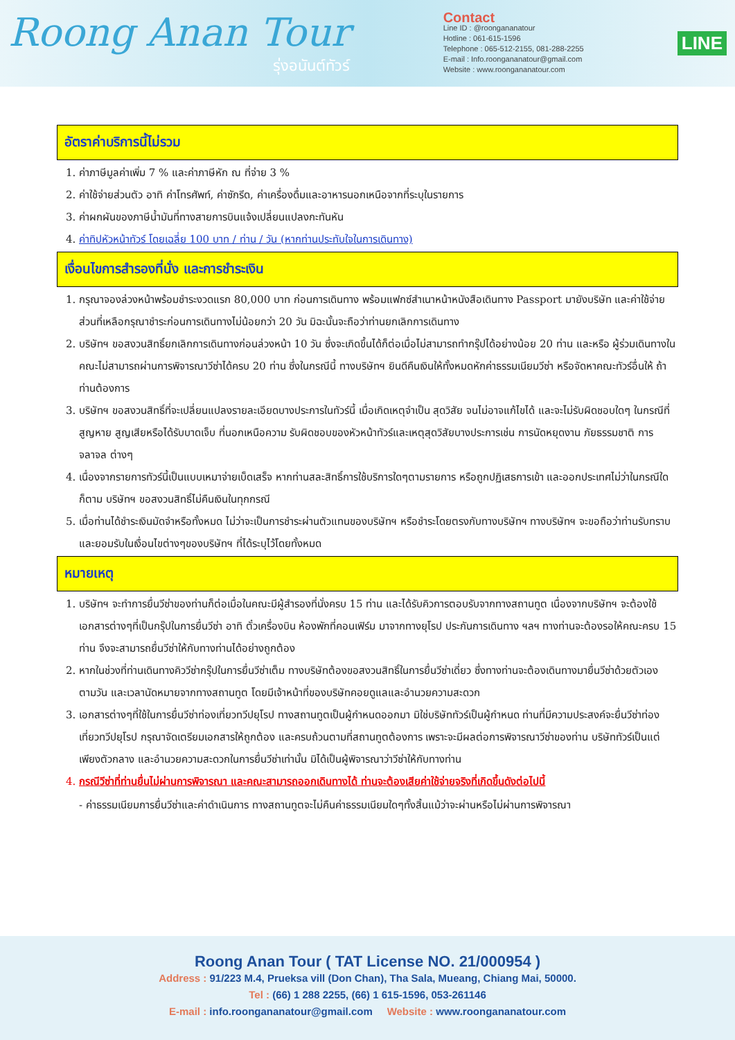Roong Anan Tour
รุ่งอนันต์ทัวร์
Contact
Line ID : @roongananatour
Hotline : 061-615-1596
Telephone : 065-512-2155, 081-288-2255
E-mail : Info.roongananatour@gmail.com
Website : www.roongananatour.com
LINE
อัตราค่าบริการนี้ไม่รวม
1. ค่าภาษีมูลค่าเพิ่ม 7 % และค่าภาษีหัก ณ ที่จ่าย 3 %
2. ค่าใช้จ่ายส่วนตัว อาทิ ค่าโทรศัพท์, ค่าซักรีด, ค่าเครื่องดื่มและอาหารนอกเหนือจากที่ระบุในรายการ
3. ค่าผกผันของภาษีน้ำมันที่ทางสายการบินแจ้งเปลี่ยนแปลงกะทันหัน
4. ค่าทิปหัวหน้าทัวร์ โดยเฉลี่ย 100 บาท / ท่าน / วัน (หากท่านประทับใจในการเดินทาง)
เงื่อนไขการสำรองที่นั่ง และการชำระเงิน
1. กรุณาจองล่วงหน้าพร้อมชำระงวดแรก 80,000 บาท ก่อนการเดินทาง พร้อมแฟกซ์สำเนาหน้าหนังสือเดินทาง Passport มายังบริษัท และค่าใช้จ่ายส่วนที่เหลือกรุณาชำระก่อนการเดินทางไม่น้อยกว่า 20 วัน มิฉะนั้นจะถือว่าท่านยกเลิกการเดินทาง
2. บริษัทฯ ขอสงวนสิทธิ์ยกเลิกการเดินทางก่อนล่วงหน้า 10 วัน ซึ่งจะเกิดขึ้นได้ก็ต่อเมื่อไม่สามารถทำกรุ๊ปได้อย่างน้อย 20 ท่าน และหรือ ผู้ร่วมเดินทางในคณะไม่สามารถผ่านการพิจารณาวีซ่าได้ครบ 20 ท่าน ซึ่งในกรณีนี้ ทางบริษัทฯ ยินดีคืนเงินให้ทั้งหมดหักค่าธรรมเนียมวีซ่า หรือจัดหาคณะทัวร์อื่นให้ ถ้าท่านต้องการ
3. บริษัทฯ ขอสงวนสิทธิ์ที่จะเปลี่ยนแปลงรายละเอียดบางประการในทัวร์นี้ เมื่อเกิดเหตุจำเป็น สุดวิสัย จนไม่อาจแก้ไขได้ และจะไม่รับผิดชอบใดๆ ในกรณีที่สูญหาย สูญเสียหรือได้รับบาดเจ็บ ที่นอกเหนือความ รับผิดชอบของหัวหน้าทัวร์และเหตุสุดวิสัยบางประการเช่น การนัดหยุดงาน ภัยธรรมชาติ การจลาจล ต่างๆ
4. เนื่องจากรายการทัวร์นี้เป็นแบบเหมาจ่ายเบ็ดเสร็จ หากท่านสละสิทธิ์การใช้บริการใดๆตามรายการ หรือถูกปฏิเสธการเข้า และออกประเทศไม่ว่าในกรณีใดก็ตาม บริษัทฯ ขอสงวนสิทธิ์ไม่คืนเงินในทุกกรณี
5. เมื่อท่านได้ชำระเงินมัดจำหรือทั้งหมด ไม่ว่าจะเป็นการชำระผ่านตัวแทนของบริษัทฯ หรือชำระโดยตรงกับทางบริษัทฯ ทางบริษัทฯ จะขอถือว่าท่านรับทราบและยอมรับในเงื่อนไขต่างๆของบริษัทฯ ที่ได้ระบุไว้โดยทั้งหมด
หมายเหตุ
1. บริษัทฯ จะทำการยื่นวีซ่าของท่านก็ต่อเมื่อในคณะมีผู้สำรองที่นั่งครบ 15 ท่าน และได้รับคิวการตอบรับจากทางสถานทูต เนื่องจากบริษัทฯ จะต้องใช้เอกสารต่างๆที่เป็นกรุ๊ปในการยื่นวีซ่า อาทิ ตั๋วเครื่องบิน ห้องพักที่คอนเฟิร์ม มาจากทางยุโรป ประกันการเดินทาง ฯลฯ ทางท่านจะต้องรอให้คณะครบ 15 ท่าน จึงจะสามารถยื่นวีซ่าให้กับทางท่านได้อย่างถูกต้อง
2. หากในช่วงที่ท่านเดินทางคิววีซ่ากรุ๊ปในการยื่นวีซ่าเต็ม ทางบริษัทต้องขอสงวนสิทธิ์ในการยื่นวีซ่าเดี่ยว ซึ่งทางท่านจะต้องเดินทางมายื่นวีซ่าด้วยตัวเอง ตามวัน และเวลานัดหมายจากทางสถานทูต โดยมีเจ้าหน้าที่ของบริษัทคอยดูแลและอำนวยความสะดวก
3. เอกสารต่างๆที่ใช้ในการยื่นวีซ่าท่องเที่ยวทวีปยุโรป ทางสถานทูตเป็นผู้กำหนดออกมา มิใช่บริษัททัวร์เป็นผู้กำหนด ท่านที่มีความประสงค์จะยื่นวีซ่าท่องเที่ยวทวีปยุโรป กรุณาจัดเตรียมเอกสารให้ถูกต้อง และครบถ้วนตามที่สถานทูตต้องการ เพราะจะมีผลต่อการพิจารณาวีซ่าของท่าน บริษัททัวร์เป็นแต่เพียงตัวกลาง และอำนวยความสะดวกในการยื่นวีซ่าเท่านั้น มิได้เป็นผู้พิจารณาว่าวีซ่าให้กับทางท่าน
4. กรณีวีซ่าที่ท่านยื่นไม่ผ่านการพิจารณา และคณะสามารถออกเดินทางได้ ท่านจะต้องเสียค่าใช้จ่ายจริงที่เกิดขึ้นดังต่อไปนี้
- ค่าธรรมเนียมการยื่นวีซ่าและค่าดำเนินการ ทางสถานทูตจะไม่คืนค่าธรรมเนียมใดๆทั้งสิ้นแม้ว่าจะผ่านหรือไม่ผ่านการพิจารณา
Roong Anan Tour ( TAT License NO. 21/000954 )
Address : 91/223 M.4, Prueksa vill (Don Chan), Tha Sala, Mueang, Chiang Mai, 50000.
Tel : (66) 1 288 2255, (66) 1 615-1596, 053-261146
E-mail : info.roongananatour@gmail.com Website : www.roongananatour.com